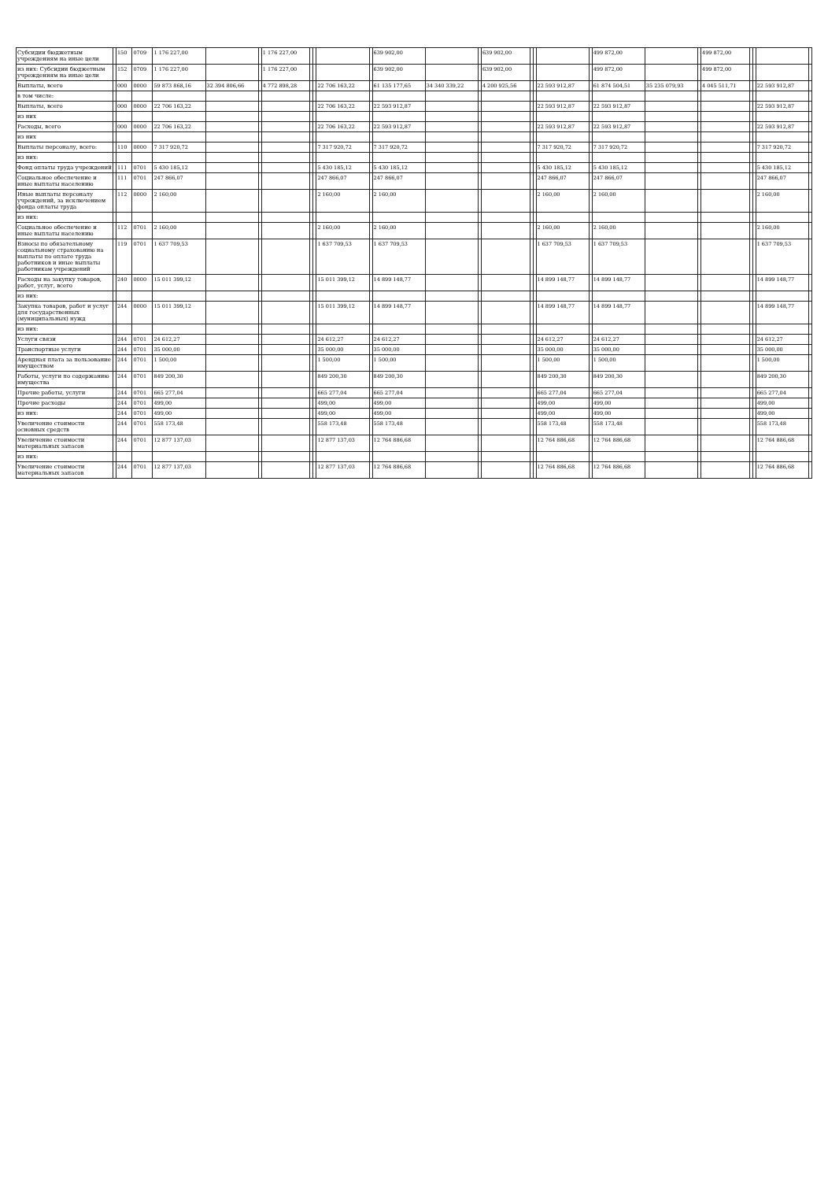| Субсидии бюджетным учреждениям на иные цели | | 150 | 0709 | 1 176 227,00 | | | 1 176 227,00 | | | | | 639 902,00 | | | 639 902,00 | | | | | 499 872,00 | | | 499 872,00 | | | | |
| из них: Субсидии бюджетным учреждениям на иные цели | | 152 | 0709 | 1 176 227,00 | | | 1 176 227,00 | | | | | 639 902,00 | | | 639 902,00 | | | | | 499 872,00 | | | 499 872,00 | | | | |
| Выплаты, всего | | 000 | 0000 | 59 873 868,16 | 32 394 806,66 | | 4 772 898,28 | | | 22 706 163,22 | | 61 135 177,65 | 34 340 339,22 | | 4 200 925,56 | | | 22 593 912,87 | | 61 874 504,51 | 35 235 079,93 | | 4 045 511,71 | | | 22 593 912,87 | |
| в том числе: | | | | | | | | | | | | | | | | | | | | | | | | | | | |
| Выплаты, всего | | 000 | 0000 | 22 706 163,22 | | | | | | 22 706 163,22 | | 22 593 912,87 | | | | | | 22 593 912,87 | | 22 593 912,87 | | | | | | 22 593 912,87 | |
| из них | | | | | | | | | | | | | | | | | | | | | | | | | | | |
| Расходы, всего | | 000 | 0000 | 22 706 163,22 | | | | | | 22 706 163,22 | | 22 593 912,87 | | | | | | 22 593 912,87 | | 22 593 912,87 | | | | | | 22 593 912,87 | |
| из них | | | | | | | | | | | | | | | | | | | | | | | | | | | |
| Выплаты персоналу, всего: | | 110 | 0000 | 7 317 920,72 | | | | | | 7 317 920,72 | | 7 317 920,72 | | | | | | 7 317 920,72 | | 7 317 920,72 | | | | | | 7 317 920,72 | |
| из них: | | | | | | | | | | | | | | | | | | | | | | | | | | | |
| Фонд оплаты труда учреждений | | 111 | 0701 | 5 430 185,12 | | | | | | 5 430 185,12 | | 5 430 185,12 | | | | | | 5 430 185,12 | | 5 430 185,12 | | | | | | 5 430 185,12 | |
| Социальное обеспечение и иные выплаты населению | | 111 | 0701 | 247 866,07 | | | | | | 247 866,07 | | 247 866,07 | | | | | | 247 866,07 | | 247 866,07 | | | | | | 247 866,07 | |
| Иные выплаты персоналу учреждений, за исключением фонда оплаты труда | | 112 | 0000 | 2 160,00 | | | | | | 2 160,00 | | 2 160,00 | | | | | | 2 160,00 | | 2 160,00 | | | | | | 2 160,00 | |
| из них: | | | | | | | | | | | | | | | | | | | | | | | | | | | |
| Социальное обеспечение и иные выплаты населению | | 112 | 0701 | 2 160,00 | | | | | | 2 160,00 | | 2 160,00 | | | | | | 2 160,00 | | 2 160,00 | | | | | | 2 160,00 | |
| Взносы по обязательному социальному страхованию на выплаты по оплате труда работников и иные выплаты работникам учреждений | | 119 | 0701 | 1 637 709,53 | | | | | | 1 637 709,53 | | 1 637 709,53 | | | | | | 1 637 709,53 | | 1 637 709,53 | | | | | | 1 637 709,53 | |
| Расходы на закупку товаров, работ, услуг, всего | | 240 | 0000 | 15 011 399,12 | | | | | | 15 011 399,12 | | 14 899 148,77 | | | | | | 14 899 148,77 | | 14 899 148,77 | | | | | | 14 899 148,77 | |
| из них: | | | | | | | | | | | | | | | | | | | | | | | | | | | |
| Закупка товаров, работ и услуг для государственных (муниципальных) нужд | | 244 | 0000 | 15 011 399,12 | | | | | | 15 011 399,12 | | 14 899 148,77 | | | | | | 14 899 148,77 | | 14 899 148,77 | | | | | | 14 899 148,77 | |
| из них: | | | | | | | | | | | | | | | | | | | | | | | | | | | |
| Услуги связи | | 244 | 0701 | 24 612,27 | | | | | | 24 612,27 | | 24 612,27 | | | | | | 24 612,27 | | 24 612,27 | | | | | | 24 612,27 | |
| Транспортные услуги | | 244 | 0701 | 35 000,00 | | | | | | 35 000,00 | | 35 000,00 | | | | | | 35 000,00 | | 35 000,00 | | | | | | 35 000,00 | |
| Арендная плата за пользование имуществом | | 244 | 0701 | 1 500,00 | | | | | | 1 500,00 | | 1 500,00 | | | | | | 1 500,00 | | 1 500,00 | | | | | | 1 500,00 | |
| Работы, услуги по содержанию имущества | | 244 | 0701 | 849 200,30 | | | | | | 849 200,30 | | 849 200,30 | | | | | | 849 200,30 | | 849 200,30 | | | | | | 849 200,30 | |
| Прочие работы, услуги | | 244 | 0701 | 665 277,04 | | | | | | 665 277,04 | | 665 277,04 | | | | | | 665 277,04 | | 665 277,04 | | | | | | 665 277,04 | |
| Прочие расходы | | 244 | 0701 | 499,00 | | | | | | 499,00 | | 499,00 | | | | | | 499,00 | | 499,00 | | | | | | 499,00 | |
| из них: | | 244 | 0701 | 499,00 | | | | | | 499,00 | | 499,00 | | | | | | 499,00 | | 499,00 | | | | | | 499,00 | |
| Увеличение стоимости основных средств | | 244 | 0701 | 558 173,48 | | | | | | 558 173,48 | | 558 173,48 | | | | | | 558 173,48 | | 558 173,48 | | | | | | 558 173,48 | |
| Увеличение стоимости материальных запасов | | 244 | 0701 | 12 877 137,03 | | | | | | 12 877 137,03 | | 12 764 886,68 | | | | | | 12 764 886,68 | | 12 764 886,68 | | | | | | 12 764 886,68 | |
| из них: | | | | | | | | | | | | | | | | | | | | | | | | | | | |
| Увеличение стоимости материальных запасов | | 244 | 0701 | 12 877 137,03 | | | | | | 12 877 137,03 | | 12 764 886,68 | | | | | | 12 764 886,68 | | 12 764 886,68 | | | | | | 12 764 886,68 | |